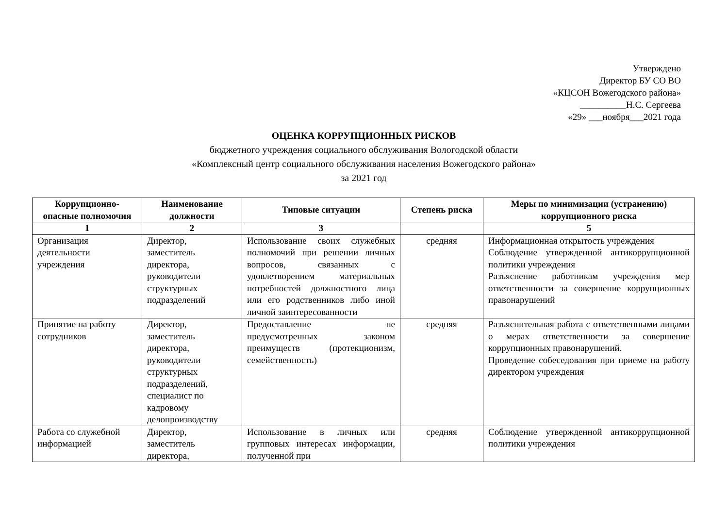Утверждено
Директор БУ СО ВО
«КЦСОН Вожегодского района»
__________Н.С. Сергеева
«29» ___ноября___2021 года
ОЦЕНКА КОРРУПЦИОННЫХ РИСКОВ
бюджетного учреждения социального обслуживания Вологодской области
«Комплексный центр социального обслуживания населения Вожегодского района»
за 2021 год
| Коррупционно-опасные полномочия | Наименование должности | Типовые ситуации | Степень риска | Меры по минимизации (устранению) коррупционного риска |
| --- | --- | --- | --- | --- |
| 1 | 2 | 3 | | 5 |
| Организация деятельности учреждения | Директор, заместитель директора, руководители структурных подразделений | Использование своих служебных полномочий при решении личных вопросов, связанных с удовлетворением материальных потребностей должностного лица или его родственников либо иной личной заинтересованности | средняя | Информационная открытость учреждения Соблюдение утвержденной антикоррупционной политики учреждения Разъяснение работникам учреждения мер ответственности за совершение коррупционных правонарушений |
| Принятие на работу сотрудников | Директор, заместитель директора, руководители структурных подразделений, специалист по кадровому делопроизводству | Предоставление не предусмотренных законом преимуществ (протекционизм, семейственность) | средняя | Разъяснительная работа с ответственными лицами о мерах ответственности за совершение коррупционных правонарушений. Проведение собеседования при приеме на работу директором учреждения |
| Работа со служебной информацией | Директор, заместитель директора, | Использование в личных или групповых интересах информации, полученной при | средняя | Соблюдение утвержденной антикоррупционной политики учреждения |